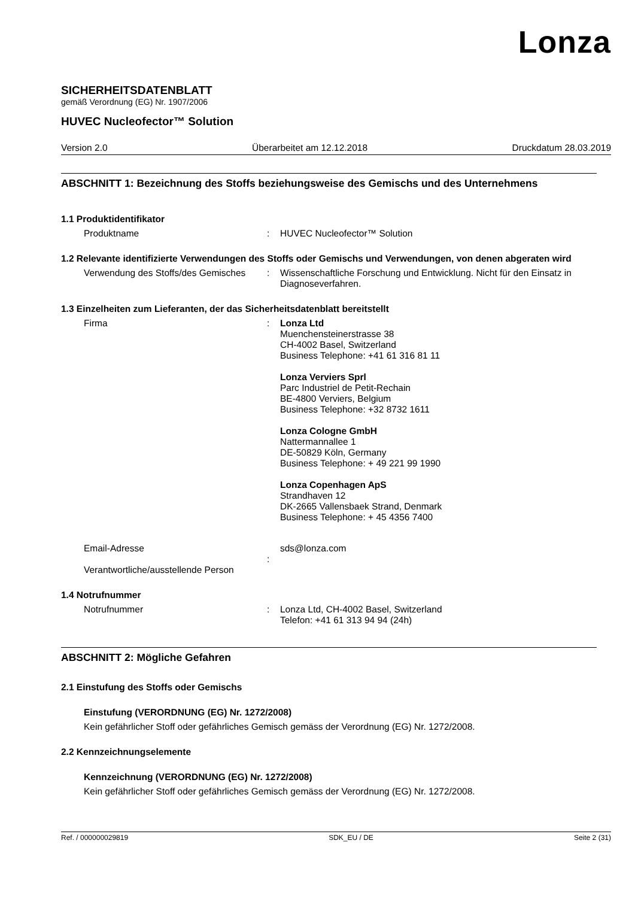Lonza
SICHERHEITSDATENBLATT
gemäß Verordnung (EG) Nr. 1907/2006
HUVEC Nucleofector™ Solution
Version 2.0 Überarbeitet am 12.12.2018 Druckdatum 28.03.2019
ABSCHNITT 1: Bezeichnung des Stoffs beziehungsweise des Gemischs und des Unternehmens
1.1 Produktidentifikator
Produktname : HUVEC Nucleofector™ Solution
1.2 Relevante identifizierte Verwendungen des Stoffs oder Gemischs und Verwendungen, von denen abgeraten wird
Verwendung des Stoffs/des Gemisches
: Wissenschaftliche Forschung und Entwicklung. Nicht für den Einsatz in Diagnoseverfahren.
1.3 Einzelheiten zum Lieferanten, der das Sicherheitsdatenblatt bereitstellt
Firma : Lonza Ltd
Muenchensteinerstrasse 38
CH-4002 Basel, Switzerland
Business Telephone: +41 61 316 81 11
Lonza Verviers Sprl
Parc Industriel de Petit-Rechain
BE-4800 Verviers, Belgium
Business Telephone: +32 8732 1611
Lonza Cologne GmbH
Nattermannallee 1
DE-50829 Köln, Germany
Business Telephone: + 49 221 99 1990
Lonza Copenhagen ApS
Strandhaven 12
DK-2665 Vallensbaek Strand, Denmark
Business Telephone: + 45 4356 7400
Email-Adresse
Verantwortliche/ausstellende Person
: sds@lonza.com
1.4 Notrufnummer
Notrufnummer : Lonza Ltd, CH-4002 Basel, Switzerland
Telefon: +41 61 313 94 94 (24h)
ABSCHNITT 2: Mögliche Gefahren
2.1 Einstufung des Stoffs oder Gemischs
Einstufung (VERORDNUNG (EG) Nr. 1272/2008)
Kein gefährlicher Stoff oder gefährliches Gemisch gemäss der Verordnung (EG) Nr. 1272/2008.
2.2 Kennzeichnungselemente
Kennzeichnung (VERORDNUNG (EG) Nr. 1272/2008)
Kein gefährlicher Stoff oder gefährliches Gemisch gemäss der Verordnung (EG) Nr. 1272/2008.
Ref. / 000000029819 SDK_EU / DE Seite 2 (31)